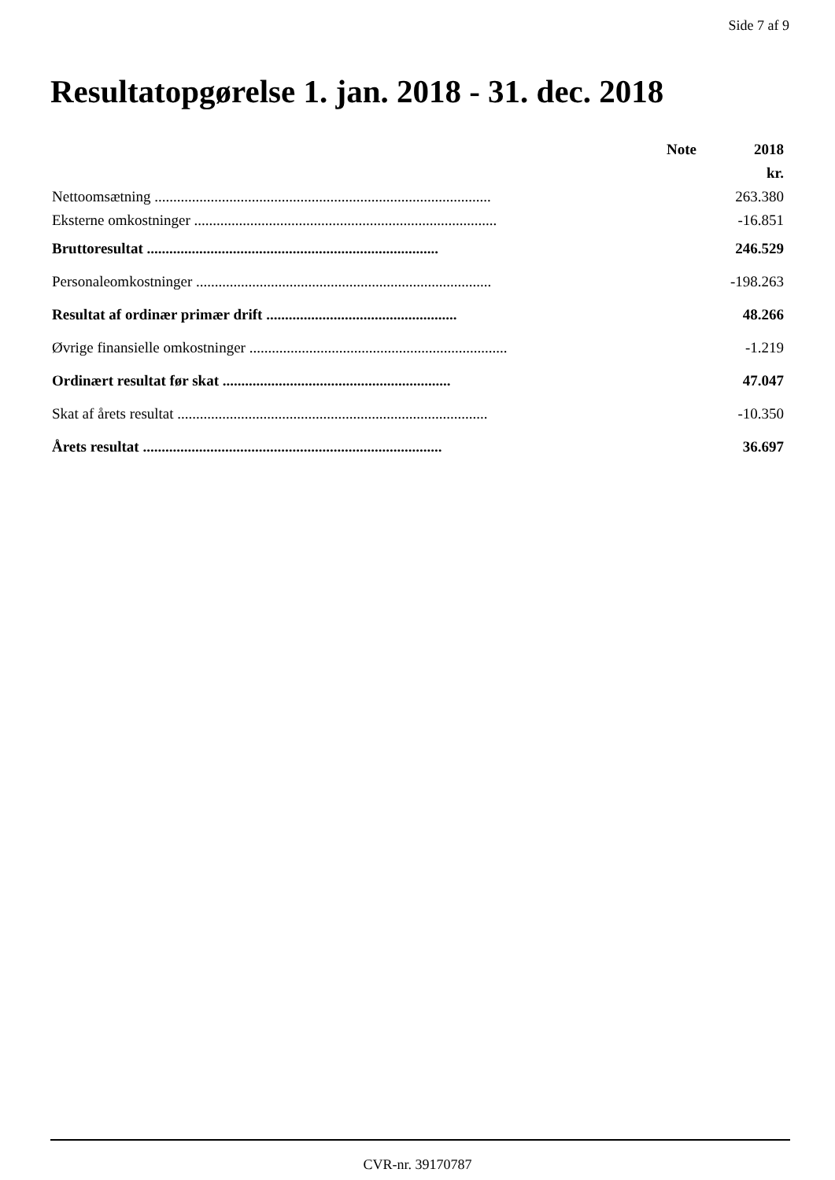Side 7 af 9
Resultatopgørelse 1. jan. 2018 - 31. dec. 2018
| | Note | 2018 |
| --- | --- | --- |
| | | kr. |
| Nettoomsætning .......................................................................................... | | 263.380 |
| Eksterne omkostninger ................................................................................. | | -16.851 |
| Bruttoresultat .............................................................................. | | 246.529 |
| Personaleomkostninger ............................................................................... | | -198.263 |
| Resultat af ordinær primær drift ................................................... | | 48.266 |
| Øvrige finansielle omkostninger ..................................................................... | | -1.219 |
| Ordinært resultat før skat ............................................................. | | 47.047 |
| Skat af årets resultat ................................................................................... | | -10.350 |
| Årets resultat ................................................................................ | | 36.697 |
CVR-nr. 39170787